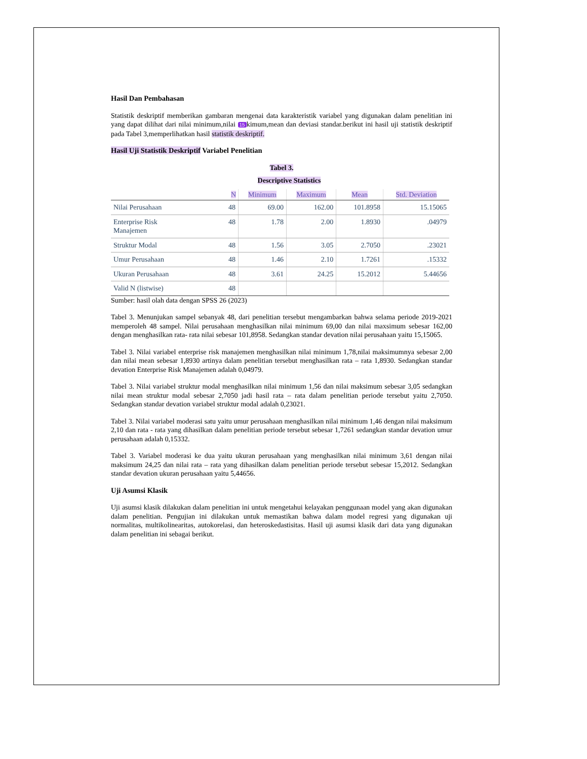Hasil Dan Pembahasan
Statistik deskriptif memberikan gambaran mengenai data karakteristik variabel yang digunakan dalam penelitian ini yang dapat dilihat dari nilai minimum,nilai 15 kimum,mean dan deviasi standar.berikut ini hasil uji statistik deskriptif pada Tabel 3,memperlihatkan hasil statistik deskriptif.
Hasil Uji Statistik Deskriptif Variabel Penelitian
Tabel 3.
Descriptive Statistics
| | N | Minimum | Maximum | Mean | Std. Deviation |
| --- | --- | --- | --- | --- | --- |
| Nilai Perusahaan | 48 | 69.00 | 162.00 | 101.8958 | 15.15065 |
| Enterprise Risk Manajemen | 48 | 1.78 | 2.00 | 1.8930 | .04979 |
| Struktur Modal | 48 | 1.56 | 3.05 | 2.7050 | .23021 |
| Umur Perusahaan | 48 | 1.46 | 2.10 | 1.7261 | .15332 |
| Ukuran Perusahaan | 48 | 3.61 | 24.25 | 15.2012 | 5.44656 |
| Valid N (listwise) | 48 | | | | |
Sumber: hasil olah data dengan SPSS 26 (2023)
Tabel 3. Menunjukan sampel sebanyak 48, dari penelitian tersebut mengambarkan bahwa selama periode 2019-2021 memperoleh 48 sampel. Nilai perusahaan menghasilkan nilai minimum 69,00 dan nilai maxsimum sebesar 162,00 dengan menghasilkan rata- rata nilai sebesar 101,8958. Sedangkan standar devation nilai perusahaan yaitu 15,15065.
Tabel 3. Nilai variabel enterprise risk manajemen menghasilkan nilai minimum 1,78,nilai maksimumnya sebesar 2,00 dan nilai mean sebesar 1,8930 artinya dalam penelitian tersebut menghasilkan rata – rata 1,8930. Sedangkan standar devation Enterprise Risk Manajemen adalah 0,04979.
Tabel 3. Nilai variabel struktur modal menghasilkan nilai minimum 1,56 dan nilai maksimum sebesar 3,05 sedangkan nilai mean struktur modal sebesar 2,7050 jadi hasil rata – rata dalam penelitian periode tersebut yaitu 2,7050. Sedangkan standar devation variabel struktur modal adalah 0,23021.
Tabel 3. Nilai variabel moderasi satu yaitu umur perusahaan menghasilkan nilai minimum 1,46 dengan nilai maksimum 2,10 dan rata - rata yang dihasilkan dalam penelitian periode tersebut sebesar 1,7261 sedangkan standar devation umur perusahaan adalah 0,15332.
Tabel 3. Variabel moderasi ke dua yaitu ukuran perusahaan yang menghasilkan nilai minimum 3,61 dengan nilai maksimum 24,25 dan nilai rata – rata yang dihasilkan dalam penelitian periode tersebut sebesar 15,2012. Sedangkan standar devation ukuran perusahaan yaitu 5,44656.
Uji Asumsi Klasik
Uji asumsi klasik dilakukan dalam penelitian ini untuk mengetahui kelayakan penggunaan model yang akan digunakan dalam penelitian. Pengujian ini dilakukan untuk memastikan bahwa dalam model regresi yang digunakan uji normalitas, multikolinearitas, autokorelasi, dan heteroskedastisitas. Hasil uji asumsi klasik dari data yang digunakan dalam penelitian ini sebagai berikut.